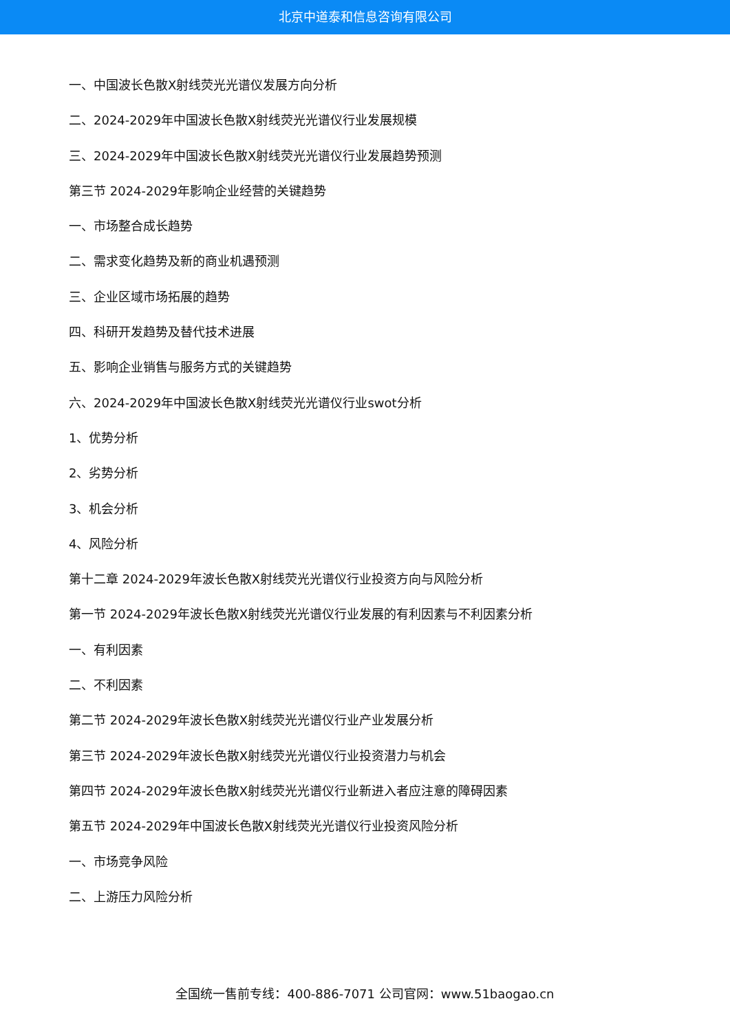北京中道泰和信息咨询有限公司
一、中国波长色散X射线荧光光谱仪发展方向分析
二、2024-2029年中国波长色散X射线荧光光谱仪行业发展规模
三、2024-2029年中国波长色散X射线荧光光谱仪行业发展趋势预测
第三节 2024-2029年影响企业经营的关键趋势
一、市场整合成长趋势
二、需求变化趋势及新的商业机遇预测
三、企业区域市场拓展的趋势
四、科研开发趋势及替代技术进展
五、影响企业销售与服务方式的关键趋势
六、2024-2029年中国波长色散X射线荧光光谱仪行业swot分析
1、优势分析
2、劣势分析
3、机会分析
4、风险分析
第十二章 2024-2029年波长色散X射线荧光光谱仪行业投资方向与风险分析
第一节 2024-2029年波长色散X射线荧光光谱仪行业发展的有利因素与不利因素分析
一、有利因素
二、不利因素
第二节 2024-2029年波长色散X射线荧光光谱仪行业产业发展分析
第三节 2024-2029年波长色散X射线荧光光谱仪行业投资潜力与机会
第四节 2024-2029年波长色散X射线荧光光谱仪行业新进入者应注意的障碍因素
第五节 2024-2029年中国波长色散X射线荧光光谱仪行业投资风险分析
一、市场竞争风险
二、上游压力风险分析
全国统一售前专线：400-886-7071 公司官网：www.51baogao.cn